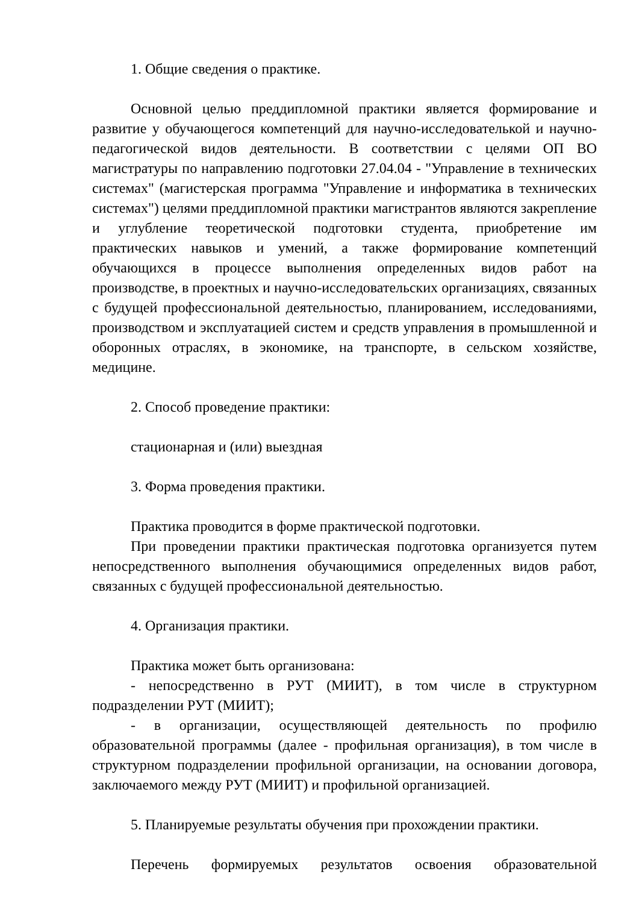1. Общие сведения о практике.
Основной целью преддипломной практики является формирование и развитие у обучающегося компетенций для научно-исследователькой и научно-педагогической видов деятельности. В соответствии с целями ОП ВО магистратуры по направлению подготовки 27.04.04 - "Управление в технических системах" (магистерская программа "Управление и информатика в технических системах") целями преддипломной практики магистрантов являются закрепление и углубление теоретической подготовки студента, приобретение им практических навыков и умений, а также формирование компетенций обучающихся в процессе выполнения определенных видов работ на производстве, в проектных и научно-исследовательских организациях, связанных с будущей профессиональной деятельностью, планированием, исследованиями, производством и эксплуатацией систем и средств управления в промышленной и оборонных отраслях, в экономике, на транспорте, в сельском хозяйстве, медицине.
2. Способ проведение практики:
стационарная и (или) выездная
3. Форма проведения практики.
Практика проводится в форме практической подготовки.
При проведении практики практическая подготовка организуется путем непосредственного выполнения обучающимися определенных видов работ, связанных с будущей профессиональной деятельностью.
4. Организация практики.
Практика может быть организована:
- непосредственно в РУТ (МИИТ), в том числе в структурном подразделении РУТ (МИИТ);
- в организации, осуществляющей деятельность по профилю образовательной программы (далее - профильная организация), в том числе в структурном подразделении профильной организации, на основании договора, заключаемого между РУТ (МИИТ) и профильной организацией.
5. Планируемые результаты обучения при прохождении практики.
Перечень формируемых результатов освоения образовательной